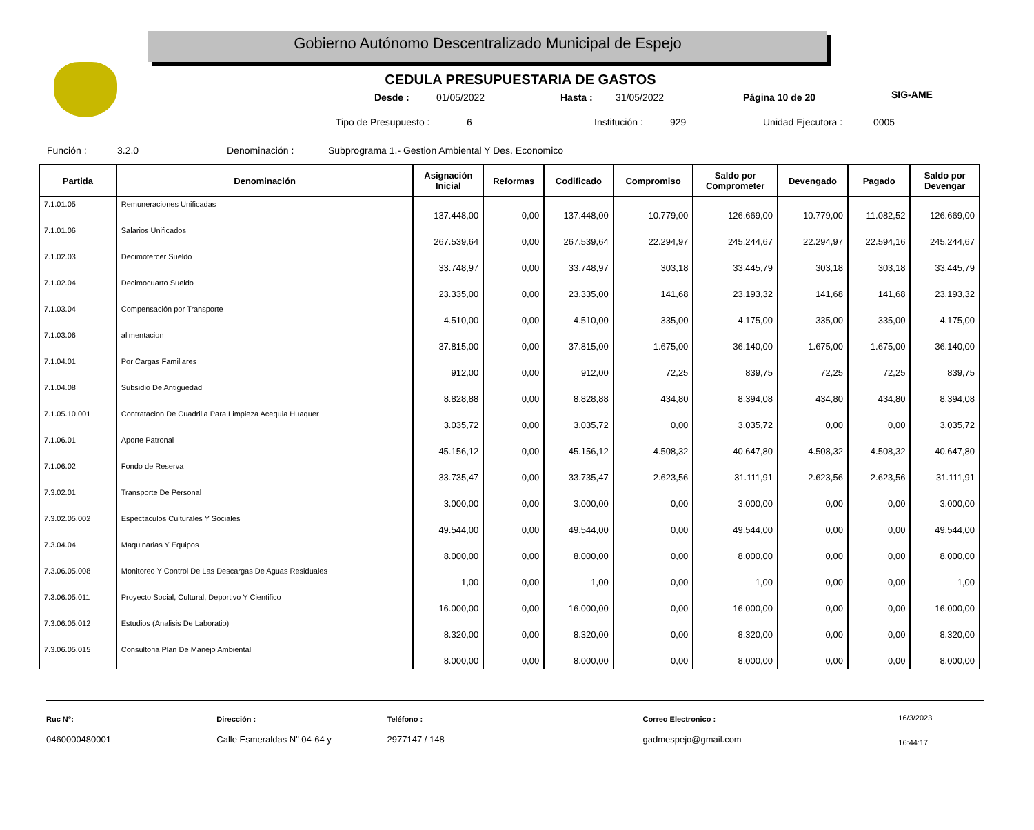Gobierno Autónomo Descentralizado Municipal de Espejo
SIG-AME
CEDULA PRESUPUESTARIA DE GASTOS
Desde : 01/05/2022 Hasta : 31/05/2022 Página 10 de 20
Tipo de Presupuesto : 6 Institución : 929 Unidad Ejecutora : 0005
Función : 3.2.0 Denominación : Subprograma 1.- Gestion Ambiental Y Des. Economico
| Partida | Denominación | Asignación Inicial | Reformas | Codificado | Compromiso | Saldo por Comprometer | Devengado | Pagado | Saldo por Devengar |
| --- | --- | --- | --- | --- | --- | --- | --- | --- | --- |
| 7.1.01.05 | Remuneraciones Unificadas | 137.448,00 | 0,00 | 137.448,00 | 10.779,00 | 126.669,00 | 10.779,00 | 11.082,52 | 126.669,00 |
| 7.1.01.06 | Salarios Unificados | 267.539,64 | 0,00 | 267.539,64 | 22.294,97 | 245.244,67 | 22.294,97 | 22.594,16 | 245.244,67 |
| 7.1.02.03 | Decimotercer Sueldo | 33.748,97 | 0,00 | 33.748,97 | 303,18 | 33.445,79 | 303,18 | 303,18 | 33.445,79 |
| 7.1.02.04 | Decimocuarto Sueldo | 23.335,00 | 0,00 | 23.335,00 | 141,68 | 23.193,32 | 141,68 | 141,68 | 23.193,32 |
| 7.1.03.04 | Compensación por Transporte | 4.510,00 | 0,00 | 4.510,00 | 335,00 | 4.175,00 | 335,00 | 335,00 | 4.175,00 |
| 7.1.03.06 | alimentacion | 37.815,00 | 0,00 | 37.815,00 | 1.675,00 | 36.140,00 | 1.675,00 | 1.675,00 | 36.140,00 |
| 7.1.04.01 | Por Cargas Familiares | 912,00 | 0,00 | 912,00 | 72,25 | 839,75 | 72,25 | 72,25 | 839,75 |
| 7.1.04.08 | Subsidio De Antiguedad | 8.828,88 | 0,00 | 8.828,88 | 434,80 | 8.394,08 | 434,80 | 434,80 | 8.394,08 |
| 7.1.05.10.001 | Contratacion De Cuadrilla Para Limpieza Acequia Huaquer | 3.035,72 | 0,00 | 3.035,72 | 0,00 | 3.035,72 | 0,00 | 0,00 | 3.035,72 |
| 7.1.06.01 | Aporte Patronal | 45.156,12 | 0,00 | 45.156,12 | 4.508,32 | 40.647,80 | 4.508,32 | 4.508,32 | 40.647,80 |
| 7.1.06.02 | Fondo de Reserva | 33.735,47 | 0,00 | 33.735,47 | 2.623,56 | 31.111,91 | 2.623,56 | 2.623,56 | 31.111,91 |
| 7.3.02.01 | Transporte De Personal | 3.000,00 | 0,00 | 3.000,00 | 0,00 | 3.000,00 | 0,00 | 0,00 | 3.000,00 |
| 7.3.02.05.002 | Espectaculos Culturales Y Sociales | 49.544,00 | 0,00 | 49.544,00 | 0,00 | 49.544,00 | 0,00 | 0,00 | 49.544,00 |
| 7.3.04.04 | Maquinarias Y Equipos | 8.000,00 | 0,00 | 8.000,00 | 0,00 | 8.000,00 | 0,00 | 0,00 | 8.000,00 |
| 7.3.06.05.008 | Monitoreo Y Control De Las Descargas De Aguas Residuales | 1,00 | 0,00 | 1,00 | 0,00 | 1,00 | 0,00 | 0,00 | 1,00 |
| 7.3.06.05.011 | Proyecto Social, Cultural, Deportivo Y Cientifico | 16.000,00 | 0,00 | 16.000,00 | 0,00 | 16.000,00 | 0,00 | 0,00 | 16.000,00 |
| 7.3.06.05.012 | Estudios (Analisis De Laboratio) | 8.320,00 | 0,00 | 8.320,00 | 0,00 | 8.320,00 | 0,00 | 0,00 | 8.320,00 |
| 7.3.06.05.015 | Consultoria Plan De Manejo Ambiental | 8.000,00 | 0,00 | 8.000,00 | 0,00 | 8.000,00 | 0,00 | 0,00 | 8.000,00 |
Ruc N°:
0460000480001
Dirección :
Calle Esmeraldas N" 04-64 y
Teléfono :
2977147 / 148
Correo Electronico :
gadmespejo@gmail.com
16/3/2023
16:44:17